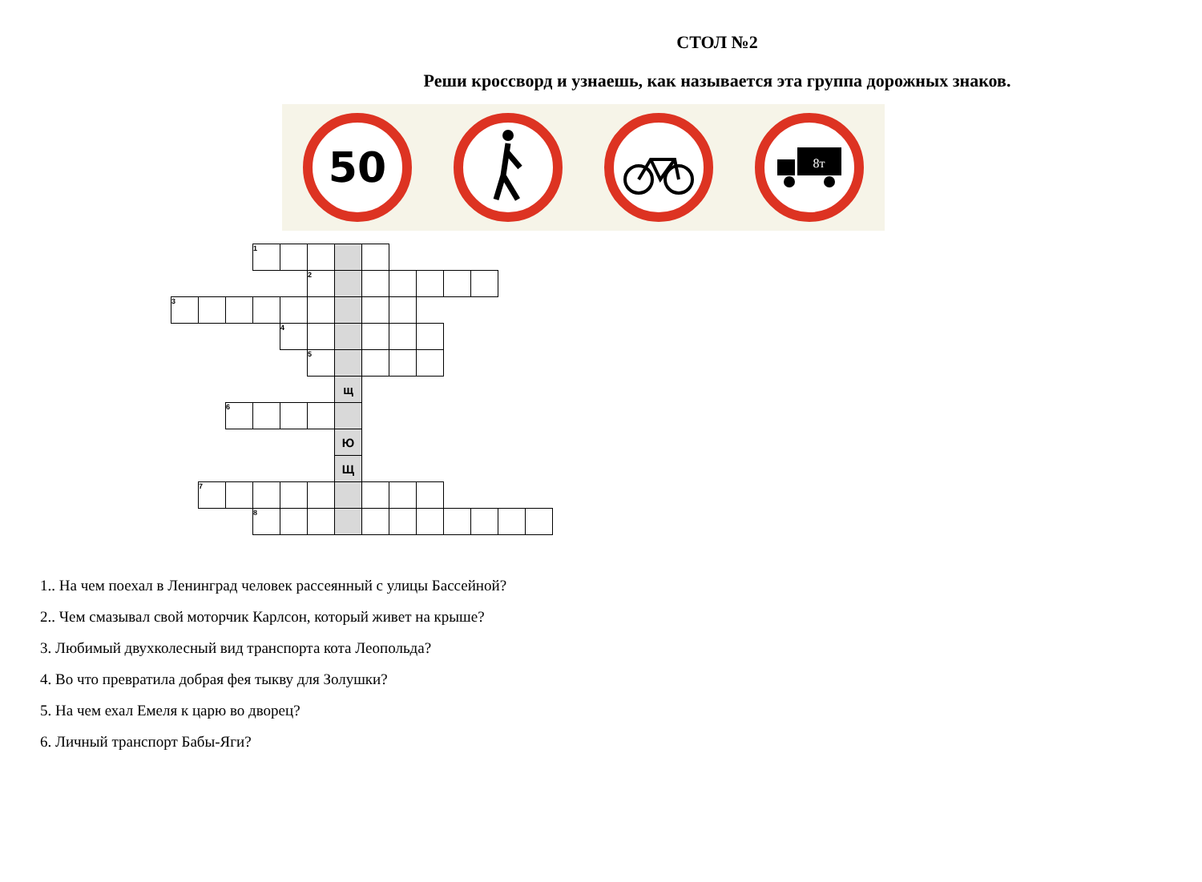СТОЛ №2
Реши кроссворд и узнаешь, как называется эта группа дорожных знаков.
50
8т
| | | | 1 | | | | | | | | | | |
| | | | | | 2 | | | | | | | | |
| 3 | | | | | | | | | | | | | |
| | | | | 4 | | | | | | | | | |
| | | | | | 5 | | | | | | | | |
| | | | | | | щ | | | | | | | |
| | | 6 | | | | | | | | | | | |
| | | | | | | Ю | | | | | | | |
| | | | | | | Щ | | | | | | | |
| | 7 | | | | | | | | | | | | |
| | | | 8 | | | | | | | | | | |
1.. На чем поехал в Ленинград человек рассеянный с улицы Бассейной?
2.. Чем смазывал свой моторчик Карлсон, который живет на крыше?
3. Любимый двухколесный вид транспорта кота Леопольда?
4. Во что превратила добрая фея тыкву для Золушки?
5. На чем ехал Емеля к царю во дворец?
6. Личный транспорт Бабы-Яги?